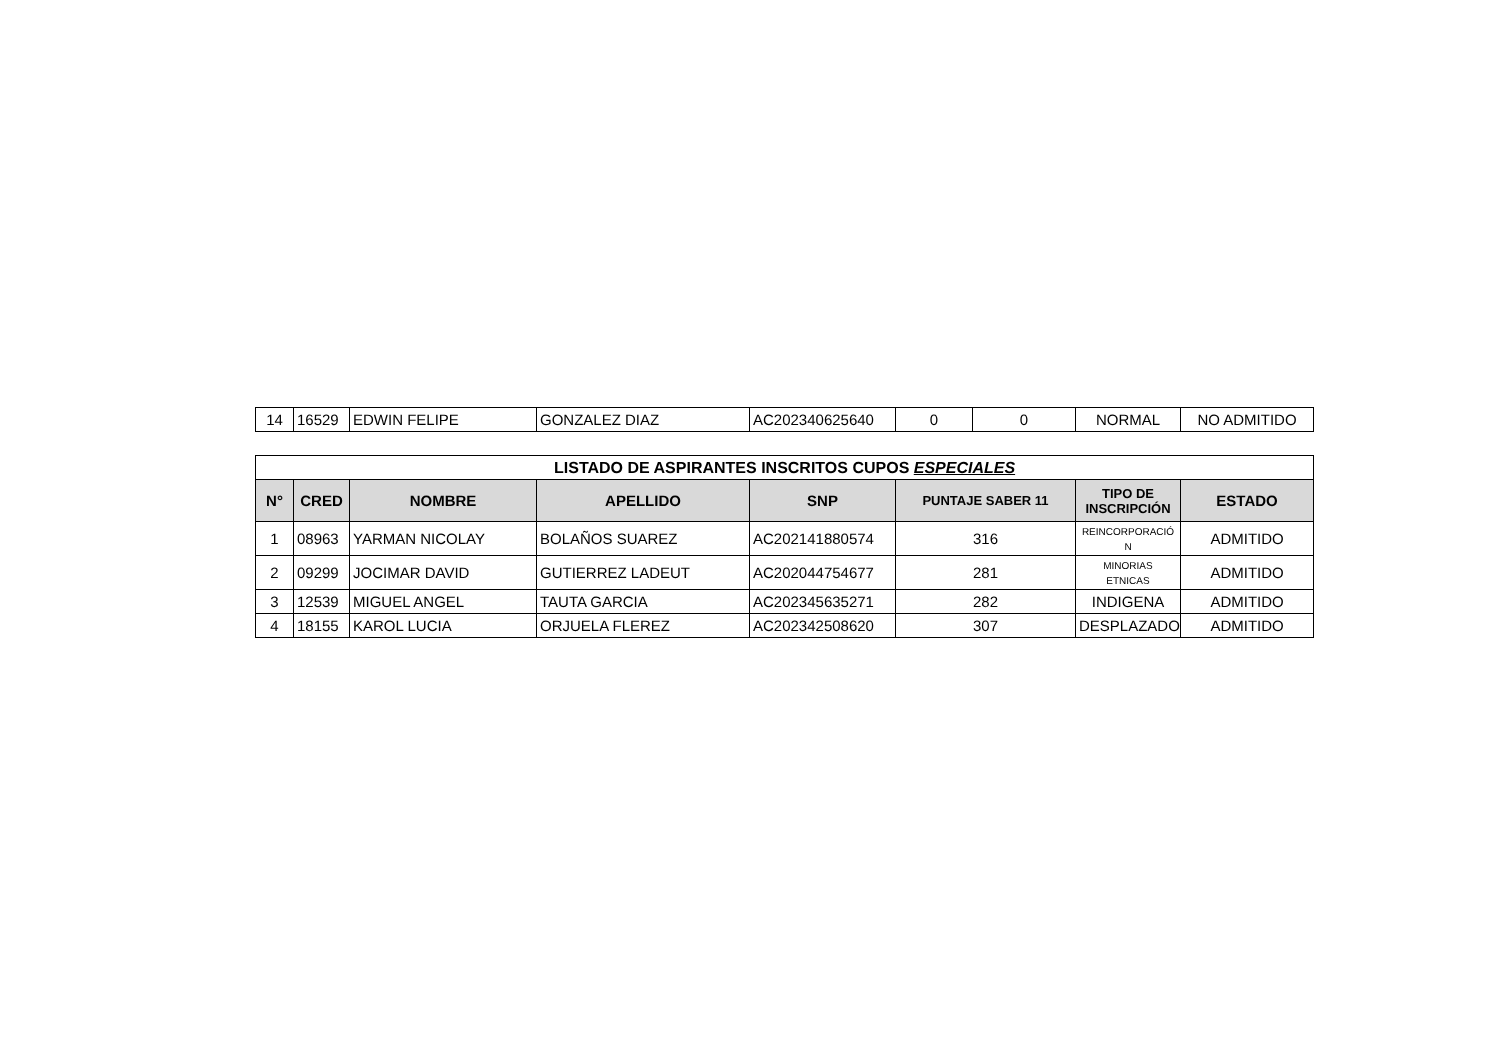| 14 | 16529 | EDWIN FELIPE | GONZALEZ DIAZ | AC202340625640 | 0 | 0 | NORMAL | NO ADMITIDO |
| LISTADO DE ASPIRANTES INSCRITOS CUPOS ESPECIALES | | | | | | | |
| --- | --- | --- | --- | --- | --- | --- | --- |
| N° | CRED | NOMBRE | APELLIDO | SNP | PUNTAJE SABER 11 | TIPO DE INSCRIPCIÓN | ESTADO |
| 1 | 08963 | YARMAN NICOLAY | BOLAÑOS SUAREZ | AC202141880574 | 316 | REINCORPORACIÓ N | ADMITIDO |
| 2 | 09299 | JOCIMAR DAVID | GUTIERREZ LADEUT | AC202044754677 | 281 | MINORIAS ETNICAS | ADMITIDO |
| 3 | 12539 | MIGUEL ANGEL | TAUTA GARCIA | AC202345635271 | 282 | INDIGENA | ADMITIDO |
| 4 | 18155 | KAROL LUCIA | ORJUELA FLEREZ | AC202342508620 | 307 | DESPLAZADO | ADMITIDO |